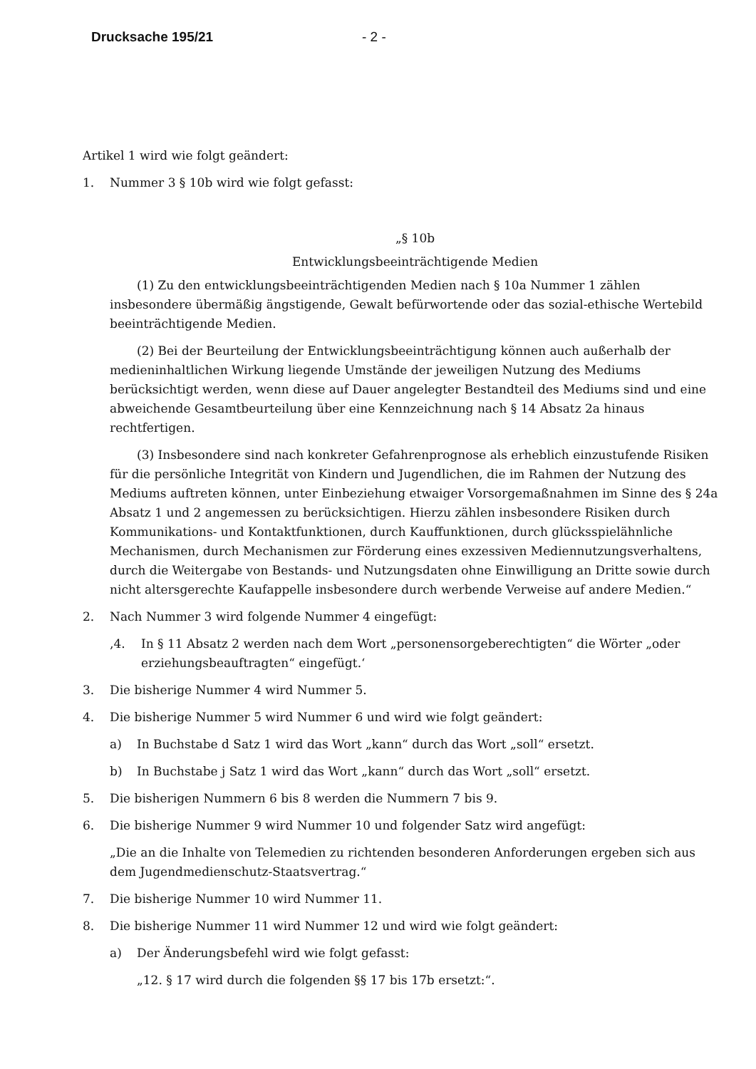Drucksache 195/21 - 2 -
Artikel 1 wird wie folgt geändert:
1. Nummer 3 § 10b wird wie folgt gefasst:
„§ 10b
Entwicklungsbeeinträchtigende Medien
(1) Zu den entwicklungsbeeinträchtigenden Medien nach § 10a Nummer 1 zählen insbesondere übermäßig ängstigende, Gewalt befürwortende oder das sozial-ethische Wertebild beeinträchtigende Medien.
(2) Bei der Beurteilung der Entwicklungsbeeinträchtigung können auch außerhalb der medieninhaltlichen Wirkung liegende Umstände der jeweiligen Nutzung des Mediums berücksichtigt werden, wenn diese auf Dauer angelegter Bestandteil des Mediums sind und eine abweichende Gesamtbeurteilung über eine Kennzeichnung nach § 14 Absatz 2a hinaus rechtfertigen.
(3) Insbesondere sind nach konkreter Gefahrenprognose als erheblich einzustufende Risiken für die persönliche Integrität von Kindern und Jugendlichen, die im Rahmen der Nutzung des Mediums auftreten können, unter Einbeziehung etwaiger Vorsorgemaßnahmen im Sinne des § 24a Absatz 1 und 2 angemessen zu berücksichtigen. Hierzu zählen insbesondere Risiken durch Kommunikations- und Kontaktfunktionen, durch Kauffunktionen, durch glücksspielähnliche Mechanismen, durch Mechanismen zur Förderung eines exzessiven Mediennutzungsverhaltens, durch die Weitergabe von Bestands- und Nutzungsdaten ohne Einwilligung an Dritte sowie durch nicht altersgerechte Kaufappelle insbesondere durch werbende Verweise auf andere Medien.“
2. Nach Nummer 3 wird folgende Nummer 4 eingefügt:
‚4. In § 11 Absatz 2 werden nach dem Wort „personensorgeberechtigten“ die Wörter „oder erziehungsbeauftragten“ eingefügt.‘
3. Die bisherige Nummer 4 wird Nummer 5.
4. Die bisherige Nummer 5 wird Nummer 6 und wird wie folgt geändert:
a) In Buchstabe d Satz 1 wird das Wort „kann“ durch das Wort „soll“ ersetzt.
b) In Buchstabe j Satz 1 wird das Wort „kann“ durch das Wort „soll“ ersetzt.
5. Die bisherigen Nummern 6 bis 8 werden die Nummern 7 bis 9.
6. Die bisherige Nummer 9 wird Nummer 10 und folgender Satz wird angefügt:
„Die an die Inhalte von Telemedien zu richtenden besonderen Anforderungen ergeben sich aus dem Jugendmedienschutz-Staatsvertrag.“
7. Die bisherige Nummer 10 wird Nummer 11.
8. Die bisherige Nummer 11 wird Nummer 12 und wird wie folgt geändert:
a) Der Änderungsbefehl wird wie folgt gefasst:
„12. § 17 wird durch die folgenden §§ 17 bis 17b ersetzt:“.